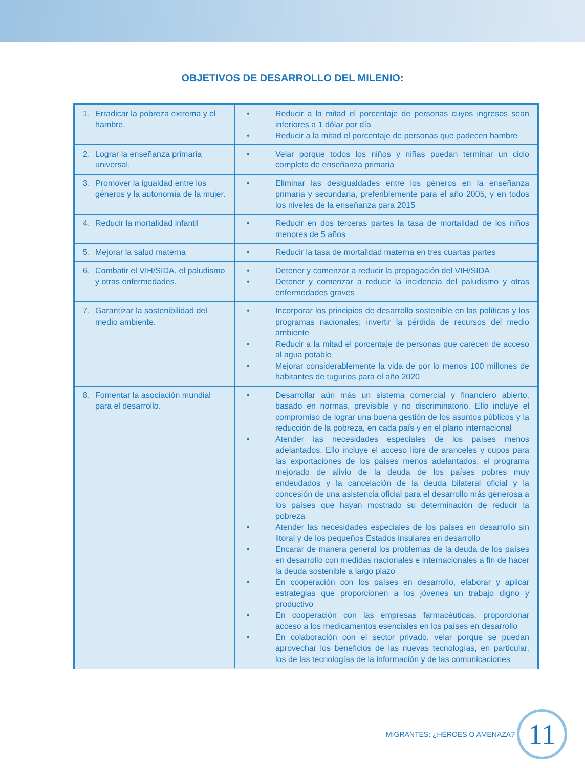OBJETIVOS DE DESARROLLO DEL MILENIO:
| 1. Erradicar la pobreza extrema y el hambre. | • Reducir a la mitad el porcentaje de personas cuyos ingresos sean inferiores a 1 dólar por día • Reducir a la mitad el porcentaje de personas que padecen hambre |
| 2. Lograr la enseñanza primaria universal. | • Velar porque todos los niños y niñas puedan terminar un ciclo completo de enseñanza primaria |
| 3. Promover la igualdad entre los géneros y la autonomía de la mujer. | • Eliminar las desigualdades entre los géneros en la enseñanza primaria y secundaria, preferiblemente para el año 2005, y en todos los niveles de la enseñanza para 2015 |
| 4. Reducir la mortalidad infantil | • Reducir en dos terceras partes la tasa de mortalidad de los niños menores de 5 años |
| 5. Mejorar la salud materna | • Reducir la tasa de mortalidad materna en tres cuartas partes |
| 6. Combatir el VIH/SIDA, el paludismo y otras enfermedades. | • Detener y comenzar a reducir la propagación del VIH/SIDA • Detener y comenzar a reducir la incidencia del paludismo y otras enfermedades graves |
| 7. Garantizar la sostenibilidad del medio ambiente. | • Incorporar los principios de desarrollo sostenible en las políticas y los programas nacionales; invertir la pérdida de recursos del medio ambiente • Reducir a la mitad el porcentaje de personas que carecen de acceso al agua potable • Mejorar considerablemente la vida de por lo menos 100 millones de habitantes de tugurios para el año 2020 |
| 8. Fomentar la asociación mundial para el desarrollo. | • Desarrollar aún más un sistema comercial y financiero abierto, basado en normas, previsible y no discriminatorio. Ello incluye el compromiso de lograr una buena gestión de los asuntos públicos y la reducción de la pobreza, en cada país y en el plano internacional • Atender las necesidades especiales de los países menos adelantados. Ello incluye el acceso libre de aranceles y cupos para las exportaciones de los países menos adelantados, el programa mejorado de alivio de la deuda de los países pobres muy endeudados y la cancelación de la deuda bilateral oficial y la concesión de una asistencia oficial para el desarrollo más generosa a los países que hayan mostrado su determinación de reducir la pobreza • Atender las necesidades especiales de los países en desarrollo sin litoral y de los pequeños Estados insulares en desarrollo • Encarar de manera general los problemas de la deuda de los países en desarrollo con medidas nacionales e internacionales a fin de hacer la deuda sostenible a largo plazo • En cooperación con los países en desarrollo, elaborar y aplicar estrategias que proporcionen a los jóvenes un trabajo digno y productivo • En cooperación con las empresas farmacéuticas, proporcionar acceso a los medicamentos esenciales en los países en desarrollo • En colaboración con el sector privado, velar porque se puedan aprovechar los beneficios de las nuevas tecnologías, en particular, los de las tecnologías de la información y de las comunicaciones |
MIGRANTES: ¿HÉROES O AMENAZA?
11